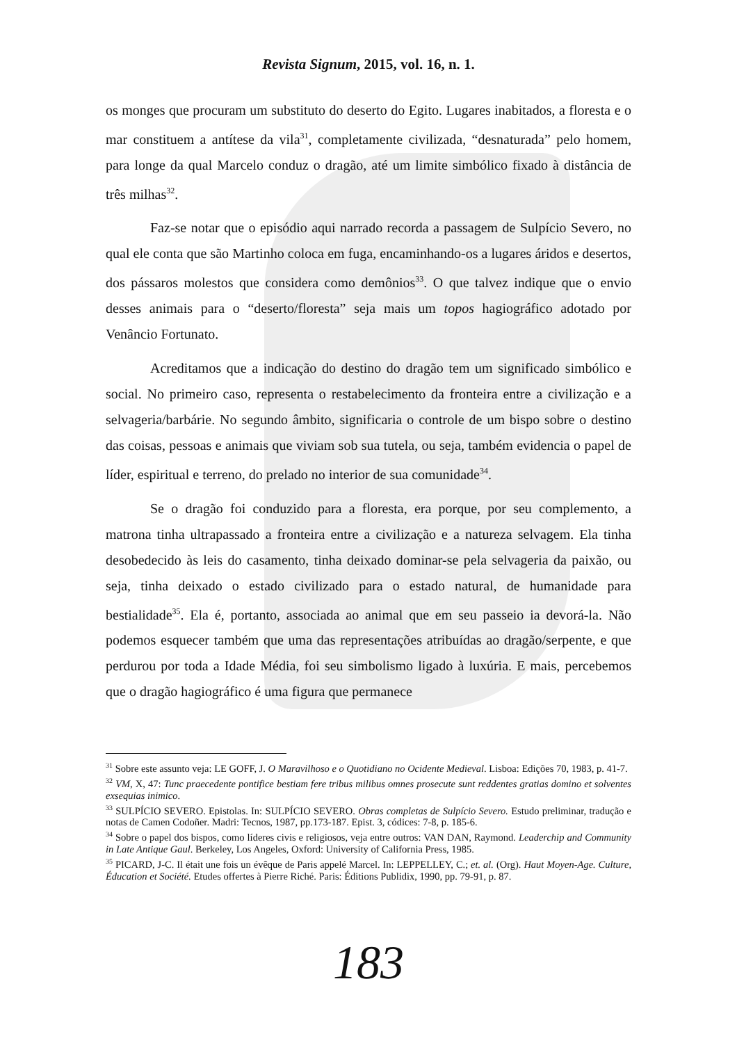Revista Signum, 2015, vol. 16, n. 1.
os monges que procuram um substituto do deserto do Egito. Lugares inabitados, a floresta e o mar constituem a antítese da vila<sup>31</sup>, completamente civilizada, “desnaturada” pelo homem, para longe da qual Marcelo conduz o dragão, até um limite simbólico fixado à distância de três milhas<sup>32</sup>.
Faz-se notar que o episódio aqui narrado recorda a passagem de Sulpício Severo, no qual ele conta que são Martinho coloca em fuga, encaminhando-os a lugares áridos e desertos, dos pássaros molestos que considera como demônios<sup>33</sup>. O que talvez indique que o envio desses animais para o “deserto/floresta” seja mais um topos hagiográfico adotado por Venâncio Fortunato.
Acreditamos que a indicação do destino do dragão tem um significado simbólico e social. No primeiro caso, representa o restabelecimento da fronteira entre a civilização e a selvageria/barbárie. No segundo âmbito, significaria o controle de um bispo sobre o destino das coisas, pessoas e animais que viviam sob sua tutela, ou seja, também evidencia o papel de líder, espiritual e terreno, do prelado no interior de sua comunidade<sup>34</sup>.
Se o dragão foi conduzido para a floresta, era porque, por seu complemento, a matrona tinha ultrapassado a fronteira entre a civilização e a natureza selvagem. Ela tinha desobedecido às leis do casamento, tinha deixado dominar-se pela selvageria da paixão, ou seja, tinha deixado o estado civilizado para o estado natural, de humanidade para bestialidade<sup>35</sup>. Ela é, portanto, associada ao animal que em seu passeio ia devorá-la. Não podemos esquecer também que uma das representações atribuídas ao dragão/serpente, e que perdurou por toda a Idade Média, foi seu simbolismo ligado à luxúria. E mais, percebemos que o dragão hagiográfico é uma figura que permanece
<sup>31</sup> Sobre este assunto veja: LE GOFF, J. O Maravilhoso e o Quotidiano no Ocidente Medieval. Lisboa: Edições 70, 1983, p. 41-7.
<sup>32</sup> VM, X, 47: Tunc praecedente pontifice bestiam fere tribus milibus omnes prosecute sunt reddentes gratias domino et solventes exsequias inimico.
<sup>33</sup> SULPÍCIO SEVERO. Epistolas. In: SULPÍCIO SEVERO. Obras completas de Sulpício Severo. Estudo preliminar, tradução e notas de Camen Codoñer. Madri: Tecnos, 1987, pp.173-187. Epist. 3, códices: 7-8, p. 185-6.
<sup>34</sup> Sobre o papel dos bispos, como líderes civis e religiosos, veja entre outros: VAN DAN, Raymond. Leaderchip and Community in Late Antique Gaul. Berkeley, Los Angeles, Oxford: University of California Press, 1985.
<sup>35</sup> PICARD, J-C. Il était une fois un évêque de Paris appelé Marcel. In: LEPPELLEY, C.; et. al. (Org). Haut Moyen-Age. Culture, Éducation et Société. Etudes offertes à Pierre Riché. Paris: Éditions Publidix, 1990, pp. 79-91, p. 87.
183